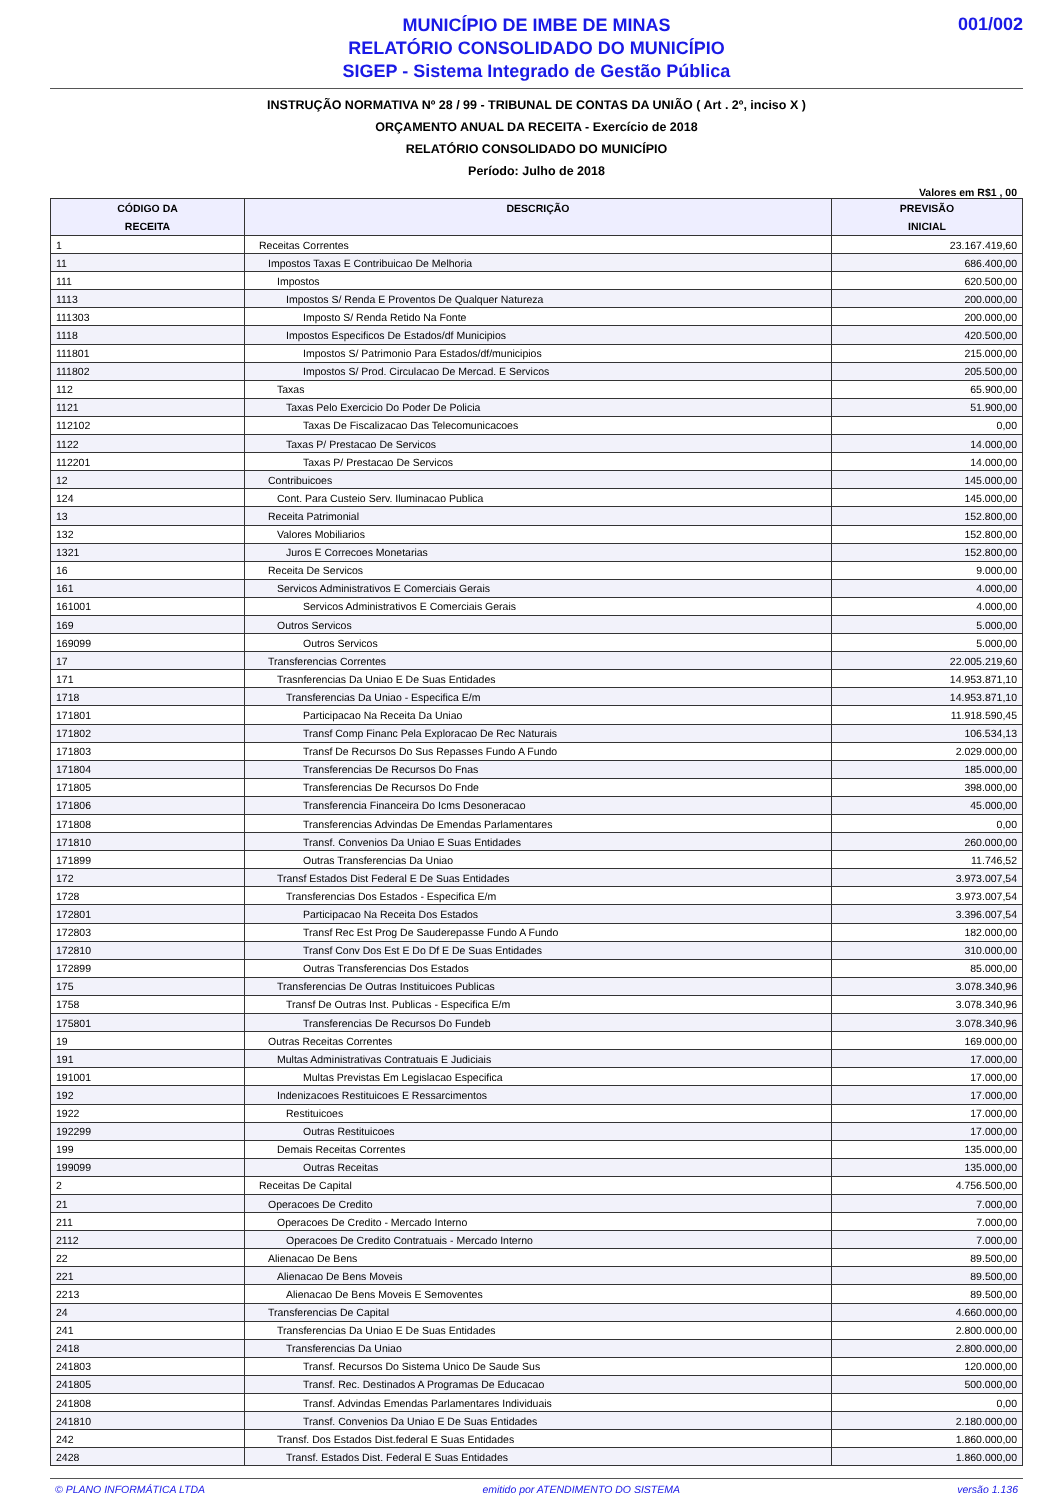001/002
MUNICÍPIO DE IMBE DE MINAS
RELATÓRIO CONSOLIDADO DO MUNICÍPIO
SIGEP - Sistema Integrado de Gestão Pública
INSTRUÇÃO NORMATIVA Nº 28 / 99 - TRIBUNAL DE CONTAS DA UNIÃO ( Art . 2º, inciso X )
ORÇAMENTO ANUAL DA RECEITA - Exercício de 2018
RELATÓRIO CONSOLIDADO DO MUNICÍPIO
Período: Julho de 2018
Valores em R$1 , 00
| CÓDIGO DA RECEITA | DESCRIÇÃO | PREVISÃO INICIAL |
| --- | --- | --- |
| 1 | Receitas Correntes | 23.167.419,60 |
| 11 | Impostos Taxas E Contribuicao De Melhoria | 686.400,00 |
| 111 | Impostos | 620.500,00 |
| 1113 | Impostos S/ Renda E Proventos De Qualquer Natureza | 200.000,00 |
| 111303 | Imposto S/ Renda Retido Na Fonte | 200.000,00 |
| 1118 | Impostos Especificos De Estados/df Municipios | 420.500,00 |
| 111801 | Impostos S/ Patrimonio Para Estados/df/municipios | 215.000,00 |
| 111802 | Impostos S/ Prod. Circulacao De Mercad. E Servicos | 205.500,00 |
| 112 | Taxas | 65.900,00 |
| 1121 | Taxas Pelo Exercicio Do Poder De Policia | 51.900,00 |
| 112102 | Taxas De Fiscalizacao Das Telecomunicacoes | 0,00 |
| 1122 | Taxas P/ Prestacao De Servicos | 14.000,00 |
| 112201 | Taxas P/ Prestacao De Servicos | 14.000,00 |
| 12 | Contribuicoes | 145.000,00 |
| 124 | Cont. Para Custeio Serv. Iluminacao Publica | 145.000,00 |
| 13 | Receita Patrimonial | 152.800,00 |
| 132 | Valores Mobiliarios | 152.800,00 |
| 1321 | Juros E Correcoes Monetarias | 152.800,00 |
| 16 | Receita De Servicos | 9.000,00 |
| 161 | Servicos Administrativos E Comerciais Gerais | 4.000,00 |
| 161001 | Servicos Administrativos E Comerciais Gerais | 4.000,00 |
| 169 | Outros Servicos | 5.000,00 |
| 169099 | Outros Servicos | 5.000,00 |
| 17 | Transferencias Correntes | 22.005.219,60 |
| 171 | Trasnferencias Da Uniao E De Suas Entidades | 14.953.871,10 |
| 1718 | Transferencias Da Uniao - Especifica E/m | 14.953.871,10 |
| 171801 | Participacao Na Receita Da Uniao | 11.918.590,45 |
| 171802 | Transf Comp Financ Pela Exploracao De Rec Naturais | 106.534,13 |
| 171803 | Transf De Recursos Do Sus Repasses Fundo A Fundo | 2.029.000,00 |
| 171804 | Transferencias De Recursos Do Fnas | 185.000,00 |
| 171805 | Transferencias De Recursos Do Fnde | 398.000,00 |
| 171806 | Transferencia Financeira Do Icms Desoneracao | 45.000,00 |
| 171808 | Transferencias Advindas De Emendas Parlamentares | 0,00 |
| 171810 | Transf. Convenios Da Uniao E Suas Entidades | 260.000,00 |
| 171899 | Outras Transferencias Da Uniao | 11.746,52 |
| 172 | Transf Estados Dist Federal E De Suas Entidades | 3.973.007,54 |
| 1728 | Transferencias Dos Estados - Especifica E/m | 3.973.007,54 |
| 172801 | Participacao Na Receita Dos Estados | 3.396.007,54 |
| 172803 | Transf Rec Est Prog De Sauderepasse Fundo A Fundo | 182.000,00 |
| 172810 | Transf Conv Dos Est E Do Df E De Suas Entidades | 310.000,00 |
| 172899 | Outras Transferencias Dos Estados | 85.000,00 |
| 175 | Transferencias De Outras Instituicoes Publicas | 3.078.340,96 |
| 1758 | Transf De Outras Inst. Publicas - Especifica E/m | 3.078.340,96 |
| 175801 | Transferencias De Recursos Do Fundeb | 3.078.340,96 |
| 19 | Outras Receitas Correntes | 169.000,00 |
| 191 | Multas Administrativas Contratuais E Judiciais | 17.000,00 |
| 191001 | Multas Previstas Em Legislacao Especifica | 17.000,00 |
| 192 | Indenizacoes Restituicoes E Ressarcimentos | 17.000,00 |
| 1922 | Restituicoes | 17.000,00 |
| 192299 | Outras Restituicoes | 17.000,00 |
| 199 | Demais Receitas Correntes | 135.000,00 |
| 199099 | Outras Receitas | 135.000,00 |
| 2 | Receitas De Capital | 4.756.500,00 |
| 21 | Operacoes De Credito | 7.000,00 |
| 211 | Operacoes De Credito - Mercado Interno | 7.000,00 |
| 2112 | Operacoes De Credito Contratuais - Mercado Interno | 7.000,00 |
| 22 | Alienacao De Bens | 89.500,00 |
| 221 | Alienacao De Bens Moveis | 89.500,00 |
| 2213 | Alienacao De Bens Moveis E Semoventes | 89.500,00 |
| 24 | Transferencias De Capital | 4.660.000,00 |
| 241 | Transferencias Da Uniao E De Suas Entidades | 2.800.000,00 |
| 2418 | Transferencias Da Uniao | 2.800.000,00 |
| 241803 | Transf. Recursos Do Sistema Unico De Saude Sus | 120.000,00 |
| 241805 | Transf. Rec. Destinados A Programas De Educacao | 500.000,00 |
| 241808 | Transf. Advindas Emendas Parlamentares Individuais | 0,00 |
| 241810 | Transf. Convenios Da Uniao E De Suas Entidades | 2.180.000,00 |
| 242 | Transf. Dos Estados Dist.federal E Suas Entidades | 1.860.000,00 |
| 2428 | Transf. Estados Dist. Federal E Suas Entidades | 1.860.000,00 |
© PLANO INFORMÁTICA LTDA emitido por ATENDIMENTO DO SISTEMA versão 1.136